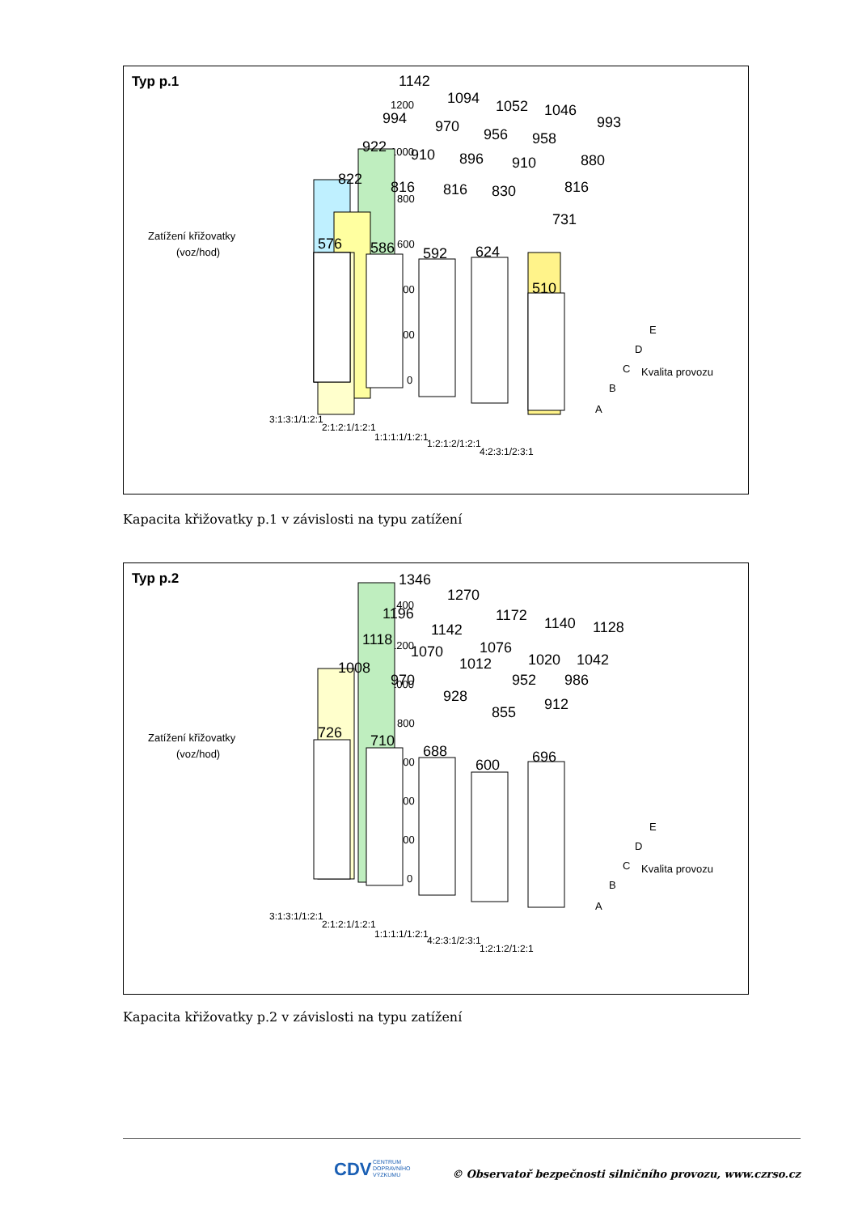Typ p.1
Zatížení křižovatky
(voz/hod)
1200
1000
800
600
400
200
0
1142
1094
1052
1046
993
994
970
956
958
880
922
910
896
910
816
822
816
816
830
731
576
586
592
624
510
E
D
C
Kvalita provozu
B
A
3:1:3:1/1:2:1
2:1:2:1/1:2:1
1:1:1:1/1:2:1
1:2:1:2/1:2:1
4:2:3:1/2:3:1
Kapacita křižovatky p.1 v závislosti na typu zatížení
Typ p.2
Zatížení křižovatky
(voz/hod)
1400
1200
1000
800
600
400
200
0
1346
1270
1172
1140
1128
1196
1142
1076
1020
1042
1118
1070
1012
952
986
1008
970
928
855
912
726
710
688
600
696
E
D
C
Kvalita provozu
B
A
3:1:3:1/1:2:1
2:1:2:1/1:2:1
1:1:1:1/1:2:1
4:2:3:1/2:3:1
1:2:1:2/1:2:1
Kapacita křižovatky p.2 v závislosti na typu zatížení
CDV
CENTRUM
DOPRAVNÍHO
VÝZKUMU
© Observatoř bezpečnosti silničního provozu, www.czrso.cz